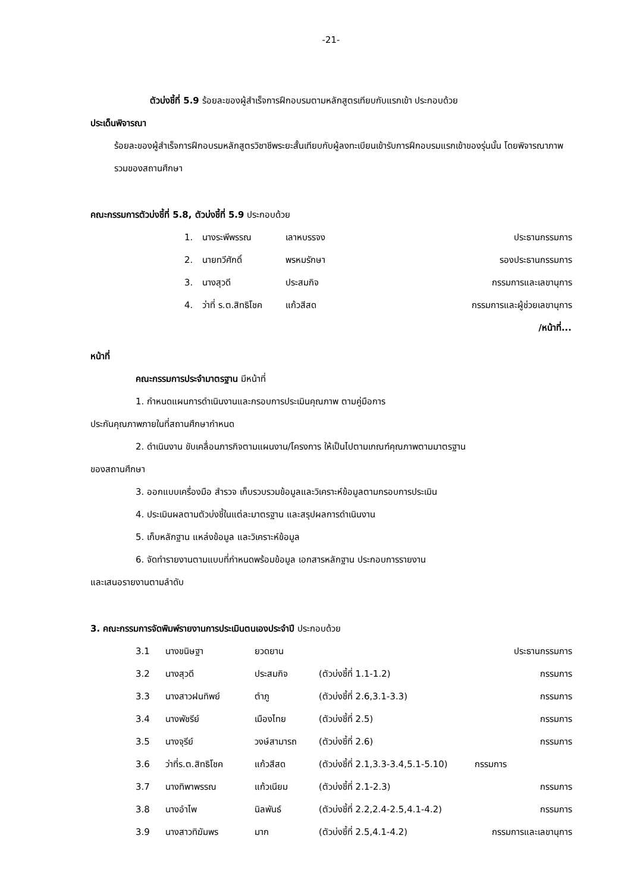-21-
ตัวบ่งชี้ที่ 5.9 ร้อยละของผู้สำเร็จการฝึกอบรมตามหลักสูตรเทียบกับแรกเข้า ประกอบด้วย
ประเด็นพิจารณา
ร้อยละของผู้สำเร็จการฝึกอบรมหลักสูตรวิชาชีพระยะสั้นเทียบกับผู้ลงทะเบียนเข้ารับการฝึกอบรมแรกเข้าของรุ่นนั้น โดยพิจารณาภาพรวมของสถานศึกษา
คณะกรรมการตัวบ่งชี้ที่ 5.8, ตัวบ่งชี้ที่ 5.9 ประกอบด้วย
| 1. | นางระพีพรรณ | เลาหบรรจง | ประธานกรรมการ |
| 2. | นายทวีศักดิ์ | พรหมรักษา | รองประธานกรรมการ |
| 3. | นางสุวดี | ประสมกิจ | กรรมการและเลขานุการ |
| 4. | ว่าที่ ร.ต.สิทธิโชค | แก้วสีสด | กรรมการและผู้ช่วยเลขานุการ |
/หน้าที่...
หน้าที่
คณะกรรมการประจำมาตรฐาน มีหน้าที่
1. กำหนดแผนการดำเนินงานและกรอบการประเมินคุณภาพ ตามคู่มือการ
ประกันคุณภาพภายในที่สถานศึกษากำหนด
2. ดำเนินงาน ขับเคลื่อนภารกิจตามแผนงาน/โครงการ ให้เป็นไปตามเกณฑ์คุณภาพตามมาตรฐาน
ของสถานศึกษา
3. ออกแบบเครื่องมือ สำรวจ เก็บรวบรวมข้อมูลและวิเคราะห์ข้อมูลตามกรอบการประเมิน
4. ประเมินผลตามตัวบ่งชี้ในแต่ละมาตรฐาน และสรุปผลการดำเนินงาน
5. เก็บหลักฐาน แหล่งข้อมูล และวิเคราะห์ข้อมูล
6. จัดทำรายงานตามแบบที่กำหนดพร้อมข้อมูล เอกสารหลักฐาน ประกอบการรายงาน
และเสนอรายงานตามลำดับ
3. คณะกรรมการจัดพิมพ์รายงานการประเมินตนเองประจำปี ประกอบด้วย
| 3.1 | นางขนิษฐา | ยวดยาน | | ประธานกรรมการ |
| 3.2 | นางสุวดี | ประสมกิจ | (ตัวบ่งชี้ที่ 1.1-1.2) | กรรมการ |
| 3.3 | นางสาวฝนทิพย์ | ตำภู | (ตัวบ่งชี้ที่ 2.6,3.1-3.3) | กรรมการ |
| 3.4 | นางพัชรีย์ | เมืองไทย | (ตัวบ่งชี้ที่ 2.5) | กรรมการ |
| 3.5 | นางจุรีย์ | วงษ์สามารถ | (ตัวบ่งชี้ที่ 2.6) | กรรมการ |
| 3.6 | ว่าที่ร.ต.สิทธิโชค | แก้วสีสด | (ตัวบ่งชี้ที่ 2.1,3.3-3.4,5.1-5.10) | กรรมการ |
| 3.7 | นางทิพาพรรณ | แก้วเนียม | (ตัวบ่งชี้ที่ 2.1-2.3) | กรรมการ |
| 3.8 | นางอำไพ | นิลพันธ์ | (ตัวบ่งชี้ที่ 2.2,2.4-2.5,4.1-4.2) | กรรมการ |
| 3.9 | นางสาวทิฆัมพร | มาก | (ตัวบ่งชี้ที่ 2.5,4.1-4.2) | กรรมการและเลขานุการ |